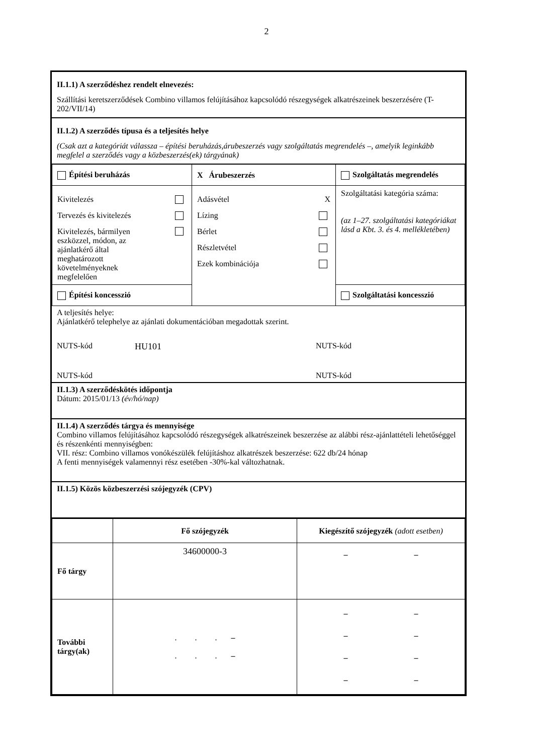2
II.1.1) A szerződéshez rendelt elnevezés:
Szállítási keretszerződések Combino villamos felújításához kapcsolódó részegységek alkatrészeinek beszerzésére (T-202/VII/14)
II.1.2) A szerződés típusa és a teljesítés helye
(Csak azt a kategóriát válassza – építési beruházás,árubeszerzés vagy szolgáltatás megrendelés –, amelyik leginkább megfelel a szerződés vagy a közbeszerzés(ek) tárgyának)
| Építési beruházás | X Árubeszerzés | Szolgáltatás megrendelés |
| Kivitelezés Tervezés és kivitelezés Kivitelezés, bármilyen eszközzel, módon, az ajánlatkérő által meghatározott követelményeknek megfelelően | Adásvétel X Lízing Bérlet Részletvétel Ezek kombinációja | Szolgáltatási kategória száma: (az 1–27. szolgáltatási kategóriákat lásd a Kbt. 3. és 4. mellékletében) |
| Építési koncesszió | | Szolgáltatási koncesszió |
A teljesítés helye:
Ajánlatkérő telephelye az ajánlati dokumentációban megadottak szerint.
NUTS-kód HU101 NUTS-kód
NUTS-kód NUTS-kód
II.1.3) A szerződéskötés időpontja
Dátum: 2015/01/13 (év/hó/nap)
II.1.4) A szerződés tárgya és mennyisége
Combino villamos felújításához kapcsolódó részegységek alkatrészeinek beszerzése az alábbi rész-ajánlattételi lehetőséggel és részenkénti mennyiségben:
VII. rész: Combino villamos vonókészülék felújításhoz alkatrészek beszerzése: 622 db/24 hónap
A fenti mennyiségek valamennyi rész esetében -30%-kal változhatnak.
II.1.5) Közös közbeszerzési szójegyzék (CPV)
| | Fő szójegyzék | Kiegészítő szójegyzék (adott esetben) |
| --- | --- | --- |
| Fő tárgy | 34600000-3 | – – |
| További tárgy(ak) | . . . – . . . – | – – – – – – – – |